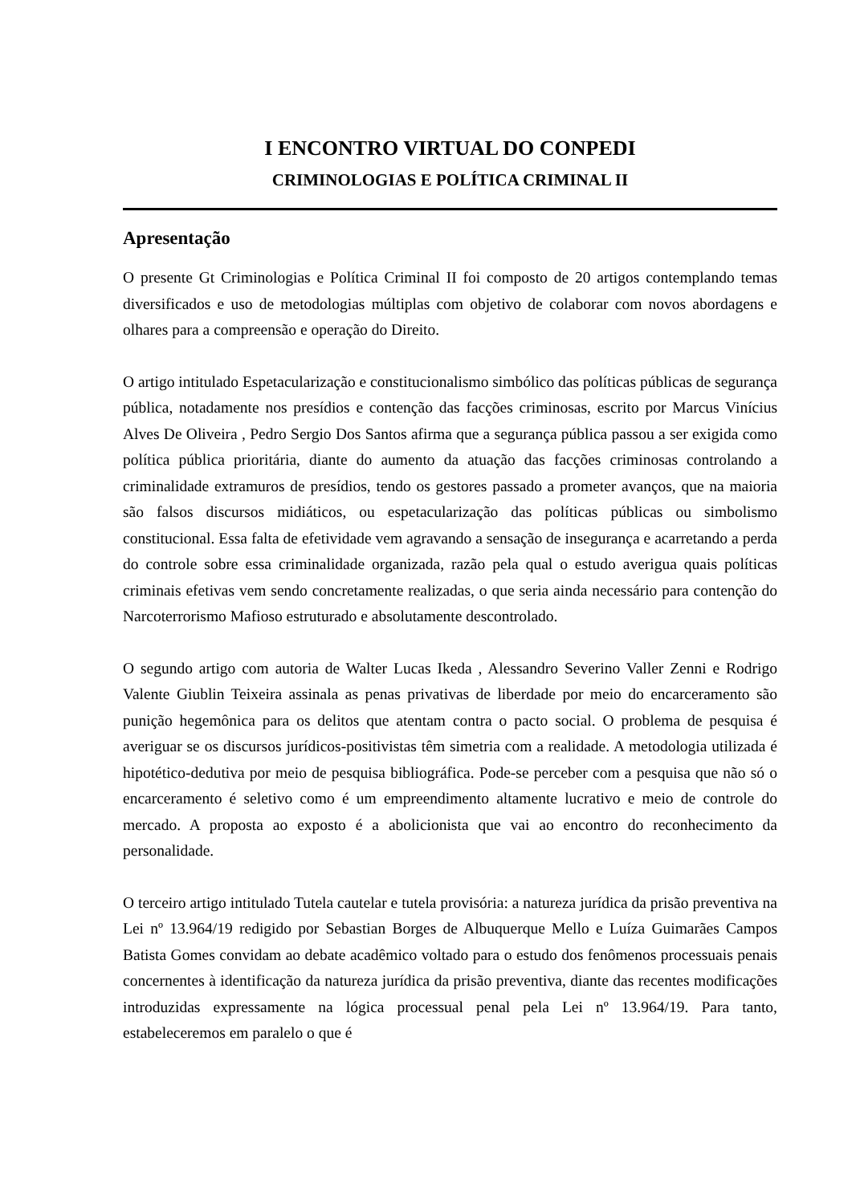I ENCONTRO VIRTUAL DO CONPEDI
CRIMINOLOGIAS E POLÍTICA CRIMINAL II
Apresentação
O presente Gt Criminologias e Política Criminal II foi composto de 20 artigos contemplando temas diversificados e uso de metodologias múltiplas com objetivo de colaborar com novos abordagens e olhares para a compreensão e operação do Direito.
O artigo intitulado Espetacularização e constitucionalismo simbólico das políticas públicas de segurança pública, notadamente nos presídios e contenção das facções criminosas, escrito por Marcus Vinícius Alves De Oliveira , Pedro Sergio Dos Santos afirma que a segurança pública passou a ser exigida como política pública prioritária, diante do aumento da atuação das facções criminosas controlando a criminalidade extramuros de presídios, tendo os gestores passado a prometer avanços, que na maioria são falsos discursos midiáticos, ou espetacularização das políticas públicas ou simbolismo constitucional. Essa falta de efetividade vem agravando a sensação de insegurança e acarretando a perda do controle sobre essa criminalidade organizada, razão pela qual o estudo averigua quais políticas criminais efetivas vem sendo concretamente realizadas, o que seria ainda necessário para contenção do Narcoterrorismo Mafioso estruturado e absolutamente descontrolado.
O segundo artigo com autoria de Walter Lucas Ikeda , Alessandro Severino Valler Zenni e Rodrigo Valente Giublin Teixeira assinala as penas privativas de liberdade por meio do encarceramento são punição hegemônica para os delitos que atentam contra o pacto social. O problema de pesquisa é averiguar se os discursos jurídicos-positivistas têm simetria com a realidade. A metodologia utilizada é hipotético-dedutiva por meio de pesquisa bibliográfica. Pode-se perceber com a pesquisa que não só o encarceramento é seletivo como é um empreendimento altamente lucrativo e meio de controle do mercado. A proposta ao exposto é a abolicionista que vai ao encontro do reconhecimento da personalidade.
O terceiro artigo intitulado Tutela cautelar e tutela provisória: a natureza jurídica da prisão preventiva na Lei nº 13.964/19 redigido por Sebastian Borges de Albuquerque Mello e Luíza Guimarães Campos Batista Gomes convidam ao debate acadêmico voltado para o estudo dos fenômenos processuais penais concernentes à identificação da natureza jurídica da prisão preventiva, diante das recentes modificações introduzidas expressamente na lógica processual penal pela Lei nº 13.964/19. Para tanto, estabeleceremos em paralelo o que é